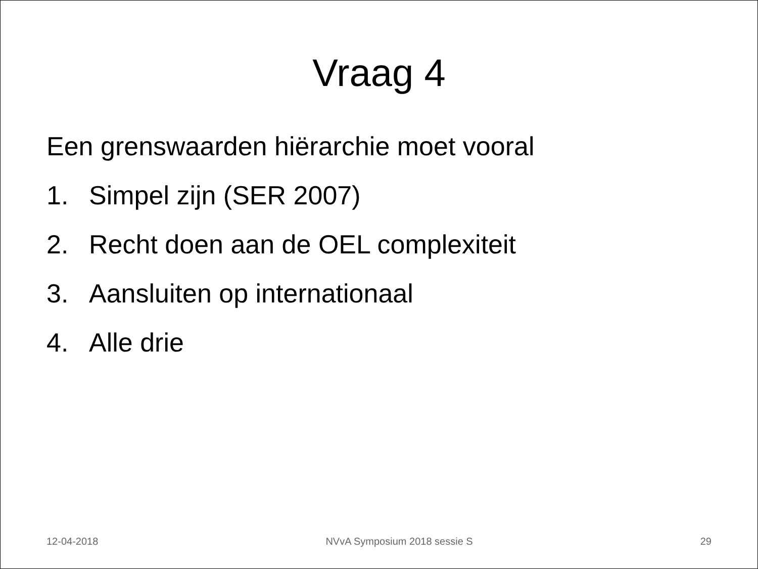Vraag 4
Een grenswaarden hiërarchie moet vooral
1. Simpel zijn (SER 2007)
2. Recht doen aan de OEL complexiteit
3. Aansluiten op internationaal
4. Alle drie
12-04-2018 NVvA Symposium 2018 sessie S 29